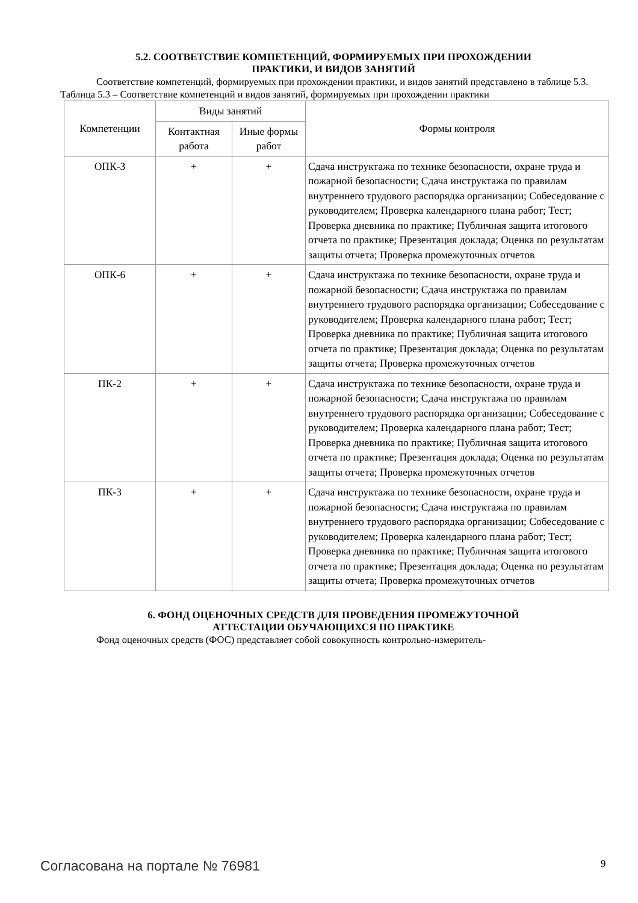5.2. СООТВЕТСТВИЕ КОМПЕТЕНЦИЙ, ФОРМИРУЕМЫХ ПРИ ПРОХОЖДЕНИИ
ПРАКТИКИ, И ВИДОВ ЗАНЯТИЙ
Соответствие компетенций, формируемых при прохождении практики, и видов занятий представлено в таблице 5.3.
Таблица 5.3 – Соответствие компетенций и видов занятий, формируемых при прохождении практики
| Компетенции | Виды занятий | | Формы контроля |
| --- | --- | --- | --- |
| | Контактная работа | Иные формы работ | |
| ОПК-3 | + | + | Сдача инструктажа по технике безопасности, охране труда и пожарной безопасности; Сдача инструктажа по правилам внутреннего трудового распорядка организации; Собеседование с руководителем; Проверка календарного плана работ; Тест; Проверка дневника по практике; Публичная защита итогового отчета по практике; Презентация доклада; Оценка по результатам защиты отчета; Проверка промежуточных отчетов |
| ОПК-6 | + | + | Сдача инструктажа по технике безопасности, охране труда и пожарной безопасности; Сдача инструктажа по правилам внутреннего трудового распорядка организации; Собеседование с руководителем; Проверка календарного плана работ; Тест; Проверка дневника по практике; Публичная защита итогового отчета по практике; Презентация доклада; Оценка по результатам защиты отчета; Проверка промежуточных отчетов |
| ПК-2 | + | + | Сдача инструктажа по технике безопасности, охране труда и пожарной безопасности; Сдача инструктажа по правилам внутреннего трудового распорядка организации; Собеседование с руководителем; Проверка календарного плана работ; Тест; Проверка дневника по практике; Публичная защита итогового отчета по практике; Презентация доклада; Оценка по результатам защиты отчета; Проверка промежуточных отчетов |
| ПК-3 | + | + | Сдача инструктажа по технике безопасности, охране труда и пожарной безопасности; Сдача инструктажа по правилам внутреннего трудового распорядка организации; Собеседование с руководителем; Проверка календарного плана работ; Тест; Проверка дневника по практике; Публичная защита итогового отчета по практике; Презентация доклада; Оценка по результатам защиты отчета; Проверка промежуточных отчетов |
6. ФОНД ОЦЕНОЧНЫХ СРЕДСТВ ДЛЯ ПРОВЕДЕНИЯ ПРОМЕЖУТОЧНОЙ
АТТЕСТАЦИИ ОБУЧАЮЩИХСЯ ПО ПРАКТИКЕ
Фонд оценочных средств (ФОС) представляет собой совокупность контрольно-измеритель-
Согласована на портале № 76981 9